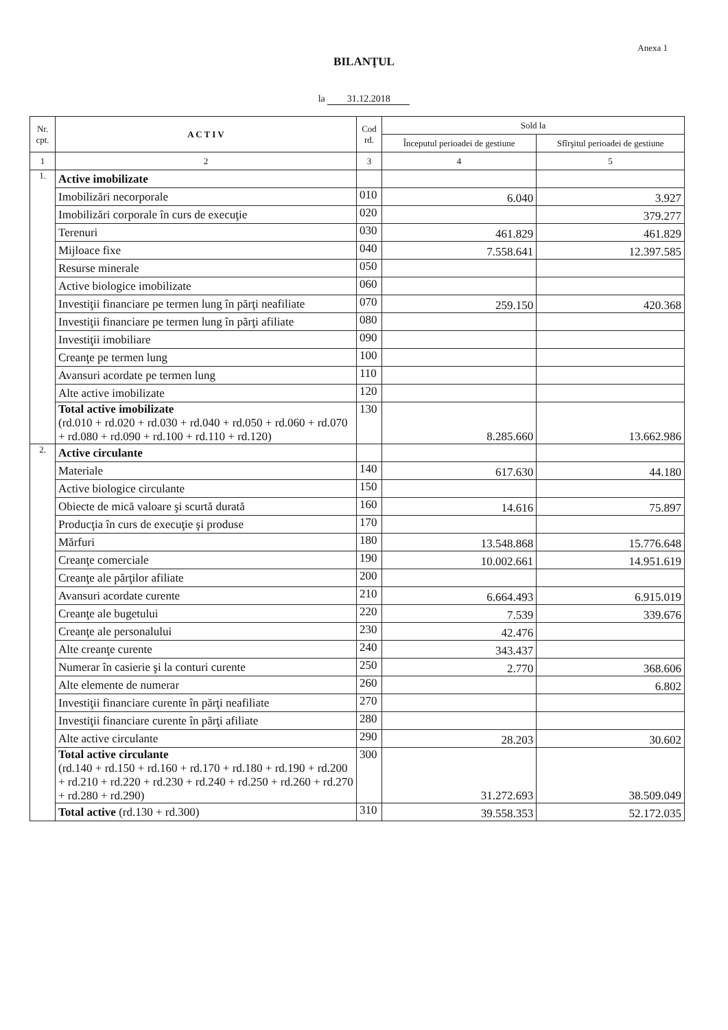Anexa 1
BILANŢUL
la 31.12.2018
| Nr. cpt. | A C T I V | Cod rd. | Sold la | |
| --- | --- | --- | --- | --- |
| | | | Începutul perioadei de gestiune | Sfîrşitul perioadei de gestiune |
| 1 | 2 | 3 | 4 | 5 |
| 1. | Active imobilizate | | | |
| | Imobilizări necorporale | 010 | 6.040 | 3.927 |
| | Imobilizări corporale în curs de execuţie | 020 | | 379.277 |
| | Terenuri | 030 | 461.829 | 461.829 |
| | Mijloace fixe | 040 | 7.558.641 | 12.397.585 |
| | Resurse minerale | 050 | | |
| | Active biologice imobilizate | 060 | | |
| | Investiţii financiare pe termen lung în părţi neafiliate | 070 | 259.150 | 420.368 |
| | Investiţii financiare pe termen lung în părţi afiliate | 080 | | |
| | Investiţii imobiliare | 090 | | |
| | Creanţe pe termen lung | 100 | | |
| | Avansuri acordate pe termen lung | 110 | | |
| | Alte active imobilizate | 120 | | |
| | Total active imobilizate (rd.010 + rd.020 + rd.030 + rd.040 + rd.050 + rd.060 + rd.070 + rd.080 + rd.090 + rd.100 + rd.110 + rd.120) | 130 | 8.285.660 | 13.662.986 |
| 2. | Active circulante | | | |
| | Materiale | 140 | 617.630 | 44.180 |
| | Active biologice circulante | 150 | | |
| | Obiecte de mică valoare şi scurtă durată | 160 | 14.616 | 75.897 |
| | Producţia în curs de execuţie şi produse | 170 | | |
| | Mărfuri | 180 | 13.548.868 | 15.776.648 |
| | Creanţe comerciale | 190 | 10.002.661 | 14.951.619 |
| | Creanţe ale părţilor afiliate | 200 | | |
| | Avansuri acordate curente | 210 | 6.664.493 | 6.915.019 |
| | Creanţe ale bugetului | 220 | 7.539 | 339.676 |
| | Creanţe ale personalului | 230 | 42.476 | |
| | Alte creanţe curente | 240 | 343.437 | |
| | Numerar în casierie şi la conturi curente | 250 | 2.770 | 368.606 |
| | Alte elemente de numerar | 260 | | 6.802 |
| | Investiţii financiare curente în părţi neafiliate | 270 | | |
| | Investiţii financiare curente în părţi afiliate | 280 | | |
| | Alte active circulante | 290 | 28.203 | 30.602 |
| | Total active circulante (rd.140 + rd.150 + rd.160 + rd.170 + rd.180 + rd.190 + rd.200 + rd.210 + rd.220 + rd.230 + rd.240 + rd.250 + rd.260 + rd.270 + rd.280 + rd.290) | 300 | 31.272.693 | 38.509.049 |
| | Total active (rd.130 + rd.300) | 310 | 39.558.353 | 52.172.035 |